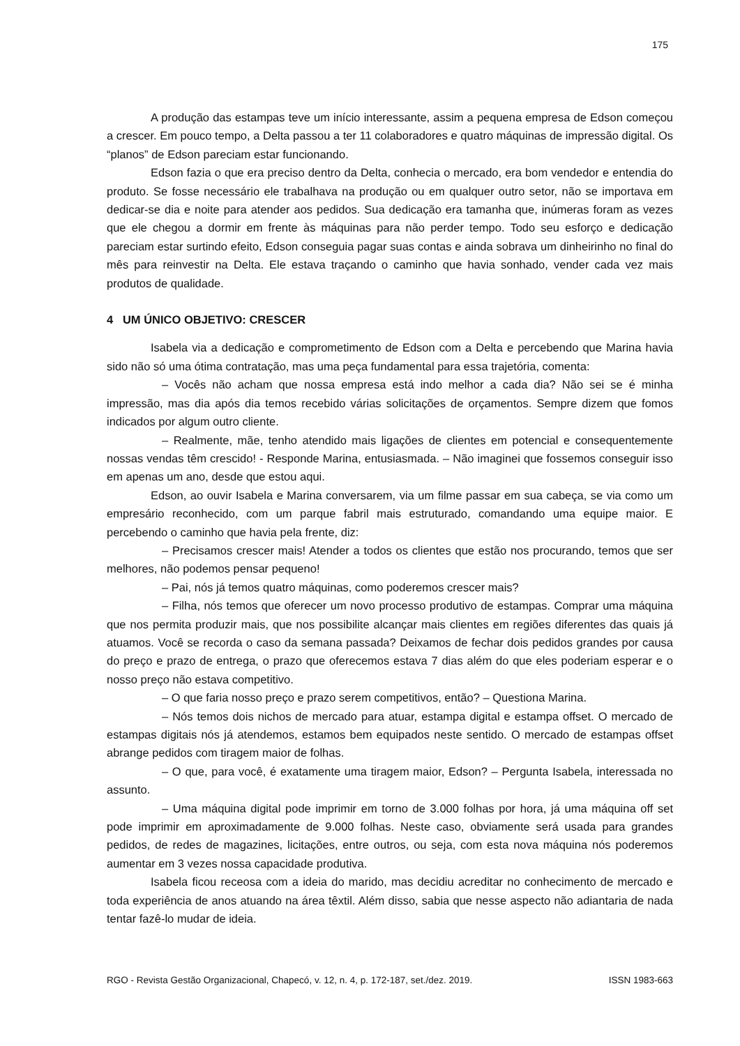175
A produção das estampas teve um início interessante, assim a pequena empresa de Edson começou a crescer. Em pouco tempo, a Delta passou a ter 11 colaboradores e quatro máquinas de impressão digital. Os “planos” de Edson pareciam estar funcionando.
Edson fazia o que era preciso dentro da Delta, conhecia o mercado, era bom vendedor e entendia do produto. Se fosse necessário ele trabalhava na produção ou em qualquer outro setor, não se importava em dedicar-se dia e noite para atender aos pedidos. Sua dedicação era tamanha que, inúmeras foram as vezes que ele chegou a dormir em frente às máquinas para não perder tempo. Todo seu esforço e dedicação pareciam estar surtindo efeito, Edson conseguia pagar suas contas e ainda sobrava um dinheirinho no final do mês para reinvestir na Delta. Ele estava traçando o caminho que havia sonhado, vender cada vez mais produtos de qualidade.
4 UM ÚNICO OBJETIVO: CRESCER
Isabela via a dedicação e comprometimento de Edson com a Delta e percebendo que Marina havia sido não só uma ótima contratação, mas uma peça fundamental para essa trajetória, comenta:
– Vocês não acham que nossa empresa está indo melhor a cada dia? Não sei se é minha impressão, mas dia após dia temos recebido várias solicitações de orçamentos. Sempre dizem que fomos indicados por algum outro cliente.
– Realmente, mãe, tenho atendido mais ligações de clientes em potencial e consequentemente nossas vendas têm crescido! - Responde Marina, entusiasmada. – Não imaginei que fossemos conseguir isso em apenas um ano, desde que estou aqui.
Edson, ao ouvir Isabela e Marina conversarem, via um filme passar em sua cabeça, se via como um empresário reconhecido, com um parque fabril mais estruturado, comandando uma equipe maior. E percebendo o caminho que havia pela frente, diz:
– Precisamos crescer mais! Atender a todos os clientes que estão nos procurando, temos que ser melhores, não podemos pensar pequeno!
– Pai, nós já temos quatro máquinas, como poderemos crescer mais?
– Filha, nós temos que oferecer um novo processo produtivo de estampas. Comprar uma máquina que nos permita produzir mais, que nos possibilite alcançar mais clientes em regiões diferentes das quais já atuamos. Você se recorda o caso da semana passada? Deixamos de fechar dois pedidos grandes por causa do preço e prazo de entrega, o prazo que oferecemos estava 7 dias além do que eles poderiam esperar e o nosso preço não estava competitivo.
– O que faria nosso preço e prazo serem competitivos, então? – Questiona Marina.
– Nós temos dois nichos de mercado para atuar, estampa digital e estampa offset. O mercado de estampas digitais nós já atendemos, estamos bem equipados neste sentido. O mercado de estampas offset abrange pedidos com tiragem maior de folhas.
– O que, para você, é exatamente uma tiragem maior, Edson? – Pergunta Isabela, interessada no assunto.
– Uma máquina digital pode imprimir em torno de 3.000 folhas por hora, já uma máquina off set pode imprimir em aproximadamente de 9.000 folhas. Neste caso, obviamente será usada para grandes pedidos, de redes de magazines, licitações, entre outros, ou seja, com esta nova máquina nós poderemos aumentar em 3 vezes nossa capacidade produtiva.
Isabela ficou receosa com a ideia do marido, mas decidiu acreditar no conhecimento de mercado e toda experiência de anos atuando na área têxtil. Além disso, sabia que nesse aspecto não adiantaria de nada tentar fazê-lo mudar de ideia.
RGO - Revista Gestão Organizacional, Chapecó, v. 12, n. 4, p. 172-187, set./dez. 2019. ISSN 1983-663